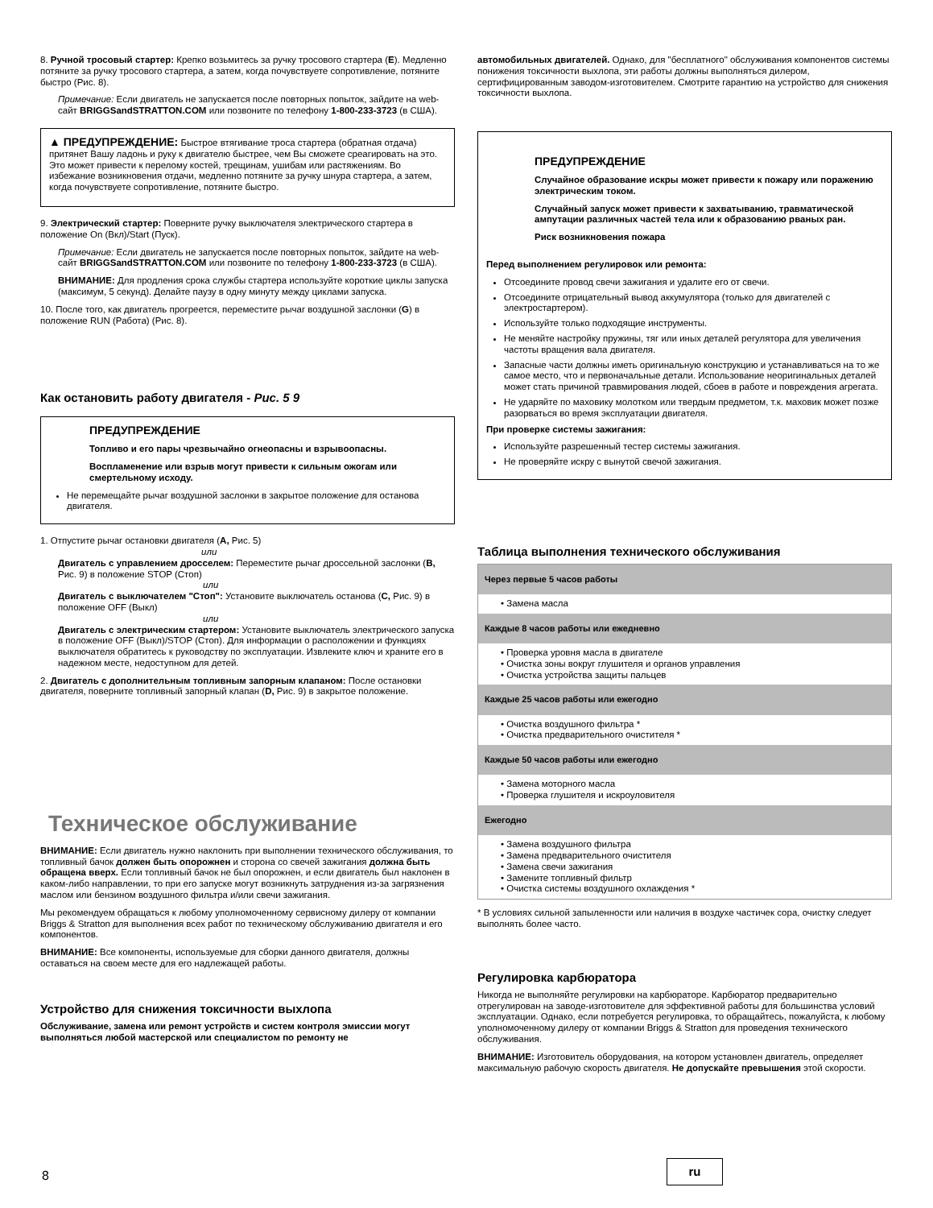8. Ручной тросовый стартер: Крепко возьмитесь за ручку тросового стартера (E). Медленно потяните за ручку тросового стартера, а затем, когда почувствуете сопротивление, потяните быстро (Рис. 8).
Примечание: Если двигатель не запускается после повторных попыток, зайдите на web-сайт BRIGGSandSTRATTON.COM или позвоните по телефону 1-800-233-3723 (в США).
▲ ПРЕДУПРЕЖДЕНИЕ: Быстрое втягивание троса стартера (обратная отдача) притянет Вашу ладонь и руку к двигателю быстрее, чем Вы сможете среагировать на это. Это может привести к перелому костей, трещинам, ушибам или растяжениям. Во избежание возникновения отдачи, медленно потяните за ручку шнура стартера, а затем, когда почувствуете сопротивление, потяните быстро.
9. Электрический стартер: Поверните ручку выключателя электрического стартера в положение On (Вкл)/Start (Пуск).
Примечание: Если двигатель не запускается после повторных попыток, зайдите на web-сайт BRIGGSandSTRATTON.COM или позвоните по телефону 1-800-233-3723 (в США).
ВНИМАНИЕ: Для продления срока службы стартера используйте короткие циклы запуска (максимум, 5 секунд). Делайте паузу в одну минуту между циклами запуска.
10. После того, как двигатель прогреется, переместите рычаг воздушной заслонки (G) в положение RUN (Работа) (Рис. 8).
Как остановить работу двигателя - Рис. 5 9
ПРЕДУПРЕЖДЕНИЕ
Топливо и его пары чрезвычайно огнеопасны и взрывоопасны.
Воспламенение или взрыв могут привести к сильным ожогам или смертельному исходу.
Не перемещайте рычаг воздушной заслонки в закрытое положение для останова двигателя.
1. Отпустите рычаг остановки двигателя (A, Рис. 5)
или
Двигатель с управлением дросселем: Переместите рычаг дроссельной заслонки (B, Рис. 9) в положение STOP (Стоп)
или
Двигатель с выключателем "Стоп": Установите выключатель останова (C, Рис. 9) в положение OFF (Выкл)
или
Двигатель с электрическим стартером: Установите выключатель электрического запуска в положение OFF (Выкл)/STOP (Стоп). Для информации о расположении и функциях выключателя обратитесь к руководству по эксплуатации. Извлеките ключ и храните его в надежном месте, недоступном для детей.
2. Двигатель с дополнительным топливным запорным клапаном: После остановки двигателя, поверните топливный запорный клапан (D, Рис. 9) в закрытое положение.
Техническое обслуживание
ВНИМАНИЕ: Если двигатель нужно наклонить при выполнении технического обслуживания, то топливный бачок должен быть опорожнен и сторона со свечей зажигания должна быть обращена вверх. Если топливный бачок не был опорожнен, и если двигатель был наклонен в каком-либо направлении, то при его запуске могут возникнуть затруднения из-за загрязнения маслом или бензином воздушного фильтра и/или свечи зажигания.
Мы рекомендуем обращаться к любому уполномоченному сервисному дилеру от компании Briggs & Stratton для выполнения всех работ по техническому обслуживанию двигателя и его компонентов.
ВНИМАНИЕ: Все компоненты, используемые для сборки данного двигателя, должны оставаться на своем месте для его надлежащей работы.
Устройство для снижения токсичности выхлопа
Обслуживание, замена или ремонт устройств и систем контроля эмиссии могут выполняться любой мастерской или специалистом по ремонту не
автомобильных двигателей. Однако, для "бесплатного" обслуживания компонентов системы понижения токсичности выхлопа, эти работы должны выполняться дилером, сертифицированным заводом-изготовителем. Смотрите гарантию на устройство для снижения токсичности выхлопа.
ПРЕДУПРЕЖДЕНИЕ
Случайное образование искры может привести к пожару или поражению электрическим током.
Случайный запуск может привести к захватыванию, травматической ампутации различных частей тела или к образованию рваных ран.
Риск возникновения пожара
Перед выполнением регулировок или ремонта:
Отсоедините провод свечи зажигания и удалите его от свечи.
Отсоедините отрицательный вывод аккумулятора (только для двигателей с электростартером).
Используйте только подходящие инструменты.
Не меняйте настройку пружины, тяг или иных деталей регулятора для увеличения частоты вращения вала двигателя.
Запасные части должны иметь оригинальную конструкцию и устанавливаться на то же самое место, что и первоначальные детали. Использование неоригинальных деталей может стать причиной травмирования людей, сбоев в работе и повреждения агрегата.
Не ударяйте по маховику молотком или твердым предметом, т.к. маховик может позже разорваться во время эксплуатации двигателя.
При проверке системы зажигания:
Используйте разрешенный тестер системы зажигания.
Не проверяйте искру с вынутой свечой зажигания.
Таблица выполнения технического обслуживания
| Через первые 5 часов работы |
| --- |
| • Замена масла |
| Каждые 8 часов работы или ежедневно |
| • Проверка уровня масла в двигателе • Очистка зоны вокруг глушителя и органов управления • Очистка устройства защиты пальцев |
| Каждые 25 часов работы или ежегодно |
| • Очистка воздушного фильтра * • Очистка предварительного очистителя * |
| Каждые 50 часов работы или ежегодно |
| • Замена моторного масла • Проверка глушителя и искроуловителя |
| Ежегодно |
| • Замена воздушного фильтра • Замена предварительного очистителя • Замена свечи зажигания • Замените топливный фильтр • Очистка системы воздушного охлаждения * |
* В условиях сильной запыленности или наличия в воздухе частичек сора, очистку следует выполнять более часто.
Регулировка карбюратора
Никогда не выполняйте регулировки на карбюраторе. Карбюратор предварительно отрегулирован на заводе-изготовителе для эффективной работы для большинства условий эксплуатации. Однако, если потребуется регулировка, то обращайтесь, пожалуйста, к любому уполномоченному дилеру от компании Briggs & Stratton для проведения технического обслуживания.
ВНИМАНИЕ: Изготовитель оборудования, на котором установлен двигатель, определяет максимальную рабочую скорость двигателя. Не допускайте превышения этой скорости.
8
ru